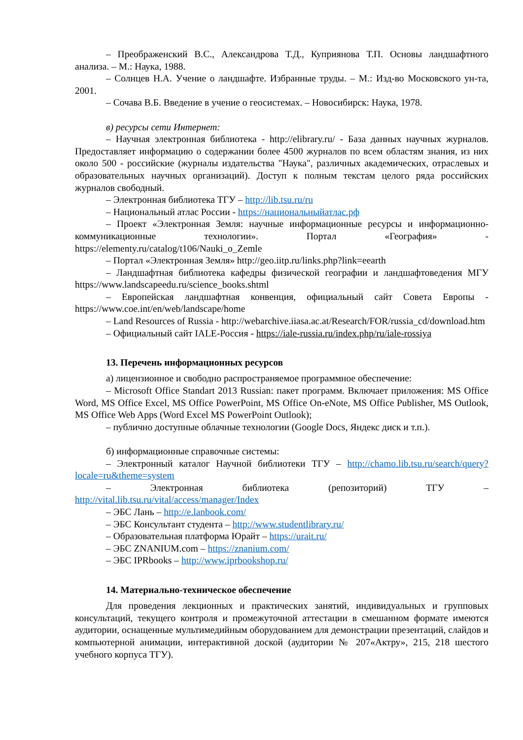– Преображенский В.С., Александрова Т.Д., Куприянова Т.П. Основы ландшафтного анализа. – М.: Наука, 1988.
– Солнцев Н.А. Учение о ландшафте. Избранные труды. – М.: Изд-во Московского ун-та, 2001.
– Сочава В.Б. Введение в учение о геосистемах. – Новосибирск: Наука, 1978.
в) ресурсы сети Интернет:
– Научная электронная библиотека - http://elibrary.ru/ - База данных научных журналов. Предоставляет информацию о содержании более 4500 журналов по всем областям знания, из них около 500 - российские (журналы издательства "Наука", различных академических, отраслевых и образовательных научных организаций). Доступ к полным текстам целого ряда российских журналов свободный.
– Электронная библиотека ТГУ – http://lib.tsu.ru/ru
– Национальный атлас России - https://национальныйатлас.рф
– Проект «Электронная Земля: научные информационные ресурсы и информационно-коммуникационные технологии». Портал «География» - https://elementy.ru/catalog/t106/Nauki_o_Zemle
– Портал «Электронная Земля» http://geo.iitp.ru/links.php?link=eearth
– Ландшафтная библиотека кафедры физической географии и ландшафтоведения МГУ https://www.landscapeedu.ru/science_books.shtml
– Европейская ландшафтная конвенция, официальный сайт Совета Европы - https://www.coe.int/en/web/landscape/home
– Land Resources of Russia - http://webarchive.iiasa.ac.at/Research/FOR/russia_cd/download.htm
– Официальный сайт IALE-Россия - https://iale-russia.ru/index.php/ru/iale-rossiya
13. Перечень информационных ресурсов
а) лицензионное и свободно распространяемое программное обеспечение:
– Microsoft Office Standart 2013 Russian: пакет программ. Включает приложения: MS Office Word, MS Office Excel, MS Office PowerPoint, MS Office On-eNote, MS Office Publisher, MS Outlook, MS Office Web Apps (Word Excel MS PowerPoint Outlook);
– публично доступные облачные технологии (Google Docs, Яндекс диск и т.п.).
б) информационные справочные системы:
– Электронный каталог Научной библиотеки ТГУ – http://chamo.lib.tsu.ru/search/query?locale=ru&theme=system
– Электронная библиотека (репозиторий) ТГУ – http://vital.lib.tsu.ru/vital/access/manager/Index
– ЭБС Лань – http://e.lanbook.com/
– ЭБС Консультант студента – http://www.studentlibrary.ru/
– Образовательная платформа Юрайт – https://urait.ru/
– ЭБС ZNANIUM.com – https://znanium.com/
– ЭБС IPRbooks – http://www.iprbookshop.ru/
14. Материально-техническое обеспечение
Для проведения лекционных и практических занятий, индивидуальных и групповых консультаций, текущего контроля и промежуточной аттестации в смешанном формате имеются аудитории, оснащенные мультимедийным оборудованием для демонстрации презентаций, слайдов и компьютерной анимации, интерактивной доской (аудитории № 207«Актру», 215, 218 шестого учебного корпуса ТГУ).